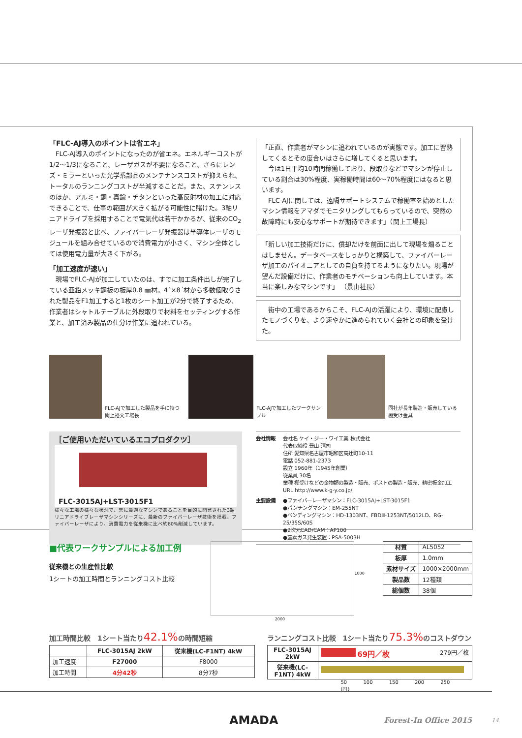「FLC-AJ導入のポイントは省エネ」
　FLC-AJ導入のポイントになったのが省エネ。エネルギーコストが1/2〜1/3になること、レーザガスが不要になること、さらにレンズ・ミラーといった光学系部品のメンテナンスコストが抑えられ、トータルのランニングコストが半減することだ。また、ステンレスのほか、アルミ・銅・真鍮・チタンといった高反射材の加工に対応できることで、仕事の範囲が大きく拡がる可能性に賭けた。3軸リニアドライブを採用することで電気代は若干かかるが、従来のCO<sub>2</sub>レーザ発振器と比べ、ファイバーレーザ発振器は半導体レーザのモジュールを組み合せているので消費電力が小さく、マシン全体としては使用電力量が大きく下がる。
「加工速度が速い」
　現場でFLC-AJが加工していたのは、すでに加工条件出しが完了している亜鉛メッキ鋼板の板厚0.8 ㎜材。4´×8´材から多数個取りされた製品をF1加工すると1枚のシート加工が2分で終了するため、作業者はシャトルテーブルに外段取りで材料をセッティングする作業と、加工済み製品の仕分け作業に追われている。
「正直、作業者がマシンに追われているのが実態です。加工に習熟してくるとその度合いはさらに増してくると思います。
　今は1日平均10時間稼働しており、段取りなどでマシンが停止している割合は30%程度、実稼働時間は60〜70%程度にはなると思います。
　FLC-AJに関しては、遠隔サポートシステムで稼働率を始めとしたマシン情報をアマダでモニタリングしてもらっているので、突然の故障時にも安心なサポートが期待できます」（関上工場長）
「新しい加工技術だけに、償却だけを前面に出して現場を煽ることはしません。データベースをしっかりと構築して、ファイバーレーザ加工のパイオニアとしての自負を持てるようになりたい。現場が望んだ設備だけに、作業者のモチベーションも向上しています。本当に楽しみなマシンです」 （景山社長）
　街中の工場であるからこそ、FLC-AJの活躍により、環境に配慮したモノづくりを、より速やかに進められていく会社との印象を受けた。
FLC-AJで加工した製品を手に持つ関上裕文工場長 FLC-AJで加工したワークサンプル 同社が長年製造・販売している棚受け金具
［ご使用いただいているエコプロダクツ］
FLC-3015AJ+LST-3015F1
様々な工場の様々な状況で、常に最適なマシンであることを目的に開発された3軸リニアドライブレーザマシンシリーズに、最新のファイバーレーザ技術を搭載。ファイバーレーザにより、消費電力を従来機に比べ約80%削減しています。
会社情報 会社名 ケイ・ジー・ワイ工業 株式会社
代表取締役 景山 清司
住所 愛知県名古屋市昭和区高辻町10-11
電話 052-881-2373
設立 1960年（1945年創業）
従業員 30名
業種 棚受けなどの金物類の製造・販売、ポストの製造・販売、精密板金加工
URL http://www.k-g-y.co.jp/
主要設備 ●ファイバーレーザマシン：FLC-3015AJ+LST-3015F1
●パンチングマシン：EM-255NT
●ベンディングマシン：HD-1303NT、FBDⅢ-1253NT/5012LD、RG-25/35S/60S
●2次元CAD/CAM：AP100
●窒素ガス発生装置：PSA-5003H
■代表ワークサンプルによる加工例
従来機との生産性比較
1シートの加工時間とランニングコスト比較
2000
1000
| 材質 | AL5052 |
| 板厚 | 1.0mm |
| 素材サイズ | 1000×2000mm |
| 製品数 | 12種類 |
| 総個数 | 38個 |
加工時間比較　1シート当たり42.1% の時間短縮
| | FLC-3015AJ 2kW | 従来機(LC-F1NT) 4kW |
| --- | --- | --- |
| 加工速度 | F27000 | F8000 |
| 加工時間 | 4分42秒 | 8分7秒 |
ランニングコスト比較　1シート当たり75.3% のコストダウン
| FLC-3015AJ 2kW | 69円／枚 279円／枚 |
| 従来機(LC-F1NT) 4kW | |
50 100 150 200 250 (円)
AMADA
Forest-In Office 2015
14